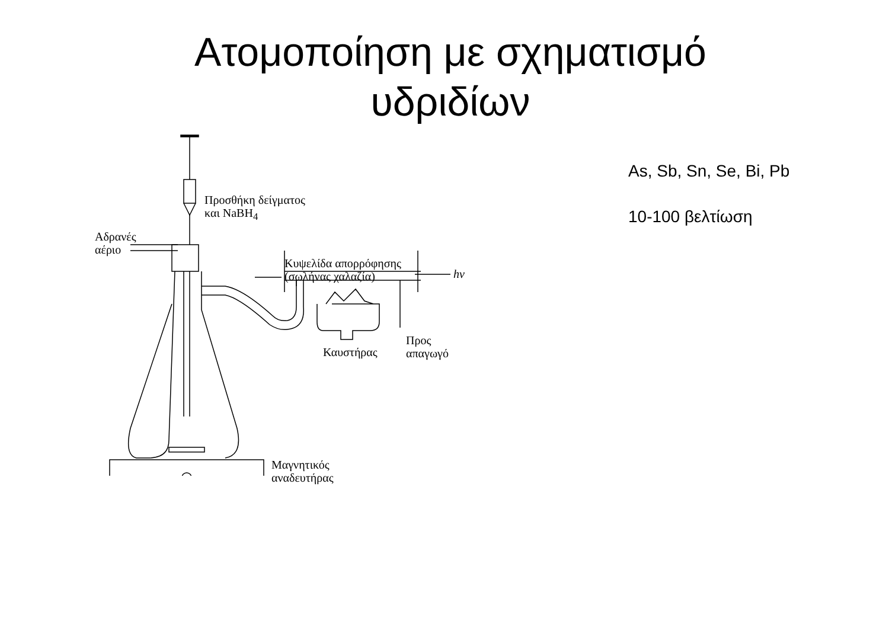Ατομοποίηση με σχηματισμό
υδριδίων
Προσθήκη δείγματος
και NaBH<sub>4</sub>
Αδρανές
αέριο
Κυψελίδα απορρόφησης
(σωλήνας χαλαζία)
hv
Προς
απαγωγό
Καυστήρας
Μαγνητικός
αναδευτήρας
As, Sb, Sn, Se, Bi, Pb
10-100 βελτίωση